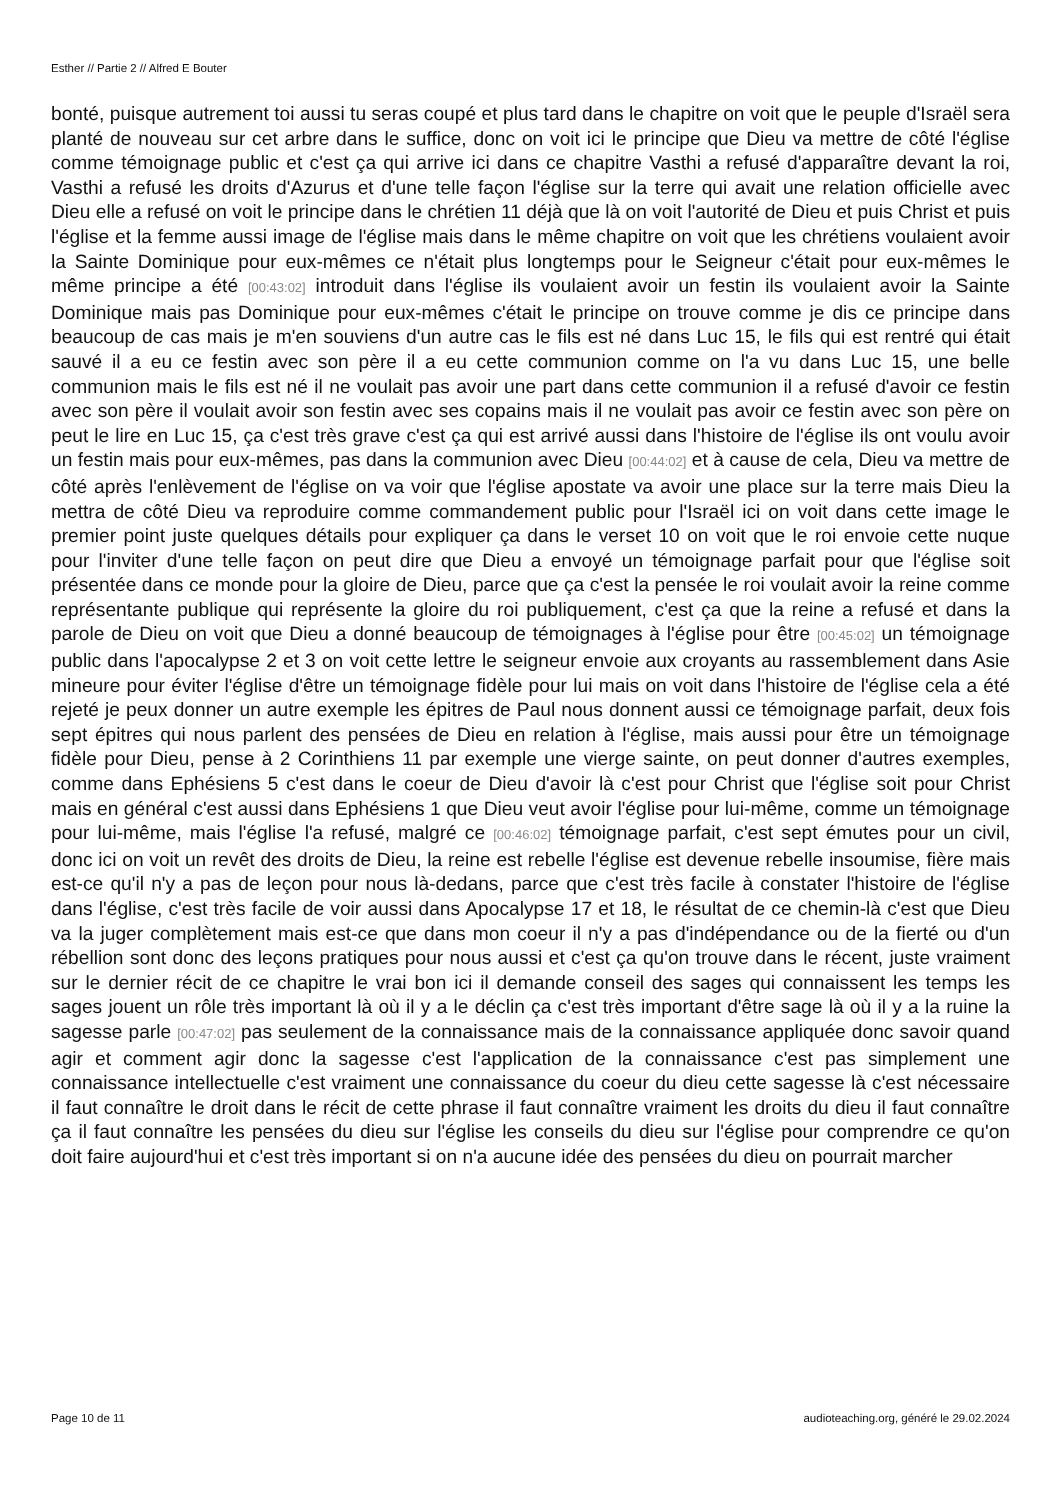Esther // Partie 2 // Alfred E Bouter
bonté, puisque autrement toi aussi tu seras coupé et plus tard dans le chapitre on voit que le peuple d'Israël sera planté de nouveau sur cet arbre dans le suffice, donc on voit ici le principe que Dieu va mettre de côté l'église comme témoignage public et c'est ça qui arrive ici dans ce chapitre Vasthi a refusé d'apparaître devant la roi, Vasthi a refusé les droits d'Azurus et d'une telle façon l'église sur la terre qui avait une relation officielle avec Dieu elle a refusé on voit le principe dans le chrétien 11 déjà que là on voit l'autorité de Dieu et puis Christ et puis l'église et la femme aussi image de l'église mais dans le même chapitre on voit que les chrétiens voulaient avoir la Sainte Dominique pour eux-mêmes ce n'était plus longtemps pour le Seigneur c'était pour eux-mêmes le même principe a été [00:43:02] introduit dans l'église ils voulaient avoir un festin ils voulaient avoir la Sainte Dominique mais pas Dominique pour eux-mêmes c'était le principe on trouve comme je dis ce principe dans beaucoup de cas mais je m'en souviens d'un autre cas le fils est né dans Luc 15, le fils qui est rentré qui était sauvé il a eu ce festin avec son père il a eu cette communion comme on l'a vu dans Luc 15, une belle communion mais le fils est né il ne voulait pas avoir une part dans cette communion il a refusé d'avoir ce festin avec son père il voulait avoir son festin avec ses copains mais il ne voulait pas avoir ce festin avec son père on peut le lire en Luc 15, ça c'est très grave c'est ça qui est arrivé aussi dans l'histoire de l'église ils ont voulu avoir un festin mais pour eux-mêmes, pas dans la communion avec Dieu [00:44:02] et à cause de cela, Dieu va mettre de côté après l'enlèvement de l'église on va voir que l'église apostate va avoir une place sur la terre mais Dieu la mettra de côté Dieu va reproduire comme commandement public pour l'Israël ici on voit dans cette image le premier point juste quelques détails pour expliquer ça dans le verset 10 on voit que le roi envoie cette nuque pour l'inviter d'une telle façon on peut dire que Dieu a envoyé un témoignage parfait pour que l'église soit présentée dans ce monde pour la gloire de Dieu, parce que ça c'est la pensée le roi voulait avoir la reine comme représentante publique qui représente la gloire du roi publiquement, c'est ça que la reine a refusé et dans la parole de Dieu on voit que Dieu a donné beaucoup de témoignages à l'église pour être [00:45:02] un témoignage public dans l'apocalypse 2 et 3 on voit cette lettre le seigneur envoie aux croyants au rassemblement dans Asie mineure pour éviter l'église d'être un témoignage fidèle pour lui mais on voit dans l'histoire de l'église cela a été rejeté je peux donner un autre exemple les épitres de Paul nous donnent aussi ce témoignage parfait, deux fois sept épitres qui nous parlent des pensées de Dieu en relation à l'église, mais aussi pour être un témoignage fidèle pour Dieu, pense à 2 Corinthiens 11 par exemple une vierge sainte, on peut donner d'autres exemples, comme dans Ephésiens 5 c'est dans le coeur de Dieu d'avoir là c'est pour Christ que l'église soit pour Christ mais en général c'est aussi dans Ephésiens 1 que Dieu veut avoir l'église pour lui-même, comme un témoignage pour lui-même, mais l'église l'a refusé, malgré ce [00:46:02] témoignage parfait, c'est sept émutes pour un civil, donc ici on voit un revêt des droits de Dieu, la reine est rebelle l'église est devenue rebelle insoumise, fière mais est-ce qu'il n'y a pas de leçon pour nous là-dedans, parce que c'est très facile à constater l'histoire de l'église dans l'église, c'est très facile de voir aussi dans Apocalypse 17 et 18, le résultat de ce chemin-là c'est que Dieu va la juger complètement mais est-ce que dans mon coeur il n'y a pas d'indépendance ou de la fierté ou d'un rébellion sont donc des leçons pratiques pour nous aussi et c'est ça qu'on trouve dans le récent, juste vraiment sur le dernier récit de ce chapitre le vrai bon ici il demande conseil des sages qui connaissent les temps les sages jouent un rôle très important là où il y a le déclin ça c'est très important d'être sage là où il y a la ruine la sagesse parle [00:47:02] pas seulement de la connaissance mais de la connaissance appliquée donc savoir quand agir et comment agir donc la sagesse c'est l'application de la connaissance c'est pas simplement une connaissance intellectuelle c'est vraiment une connaissance du coeur du dieu cette sagesse là c'est nécessaire il faut connaître le droit dans le récit de cette phrase il faut connaître vraiment les droits du dieu il faut connaître ça il faut connaître les pensées du dieu sur l'église les conseils du dieu sur l'église pour comprendre ce qu'on doit faire aujourd'hui et c'est très important si on n'a aucune idée des pensées du dieu on pourrait marcher
Page 10 de 11
audioteaching.org, généré le 29.02.2024